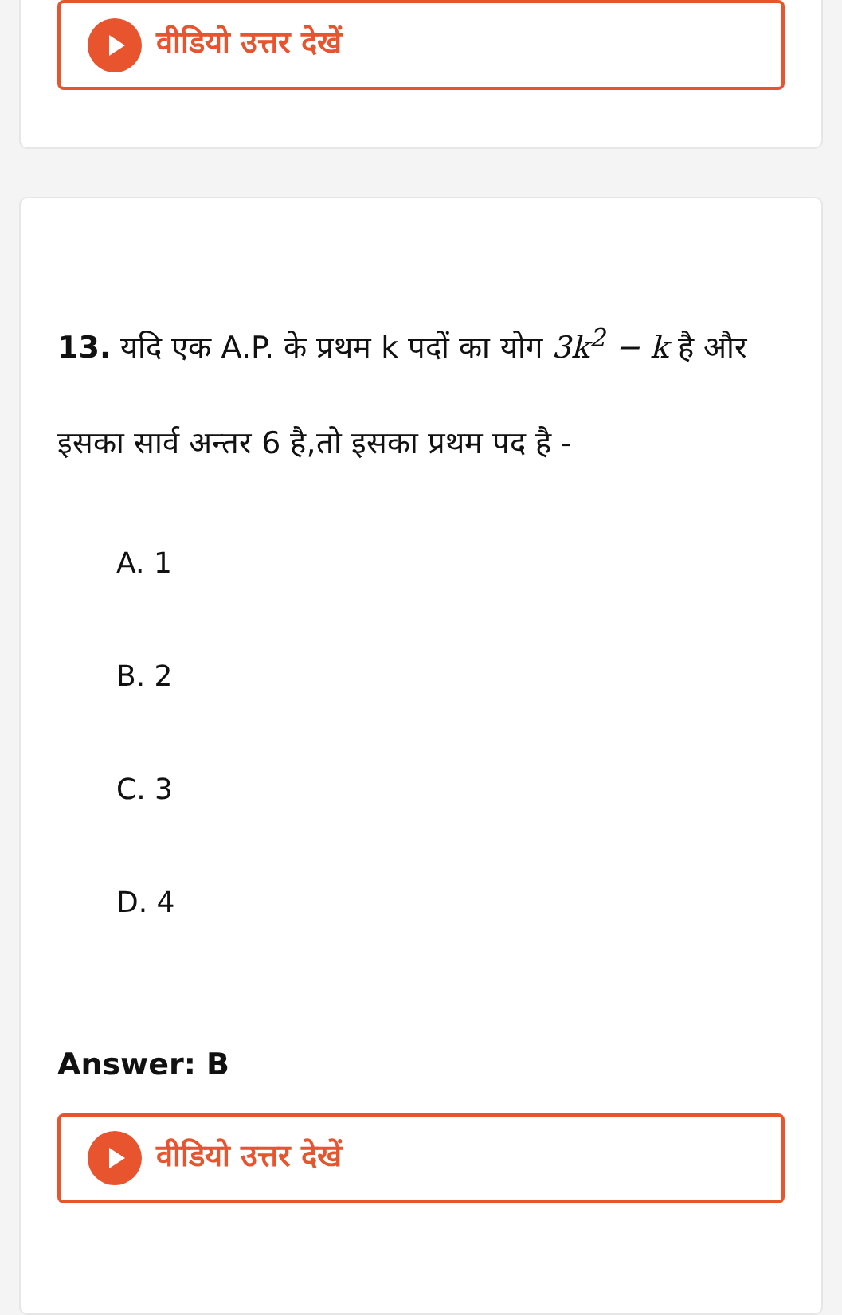वीडियो उत्तर देखें
13. यदि एक A.P. के प्रथम k पदों का योग 3k<sup>2</sup> − k है और इसका सार्व अन्तर 6 है,तो इसका प्रथम पद है -
A. 1
B. 2
C. 3
D. 4
Answer: B
वीडियो उत्तर देखें